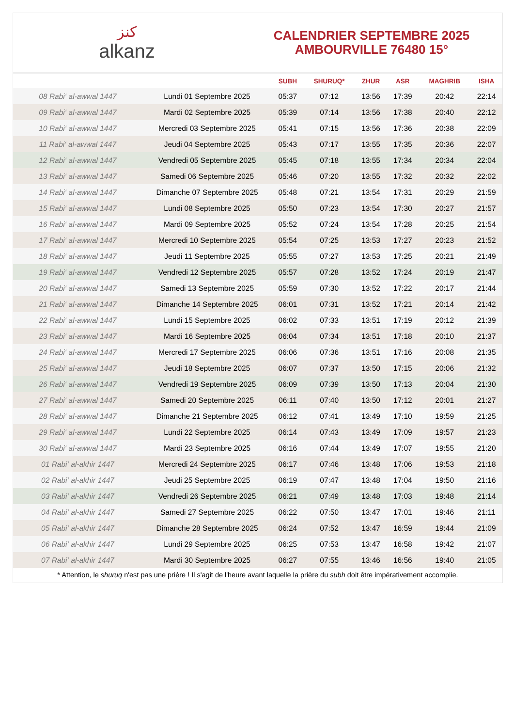ﻛﻨﺰ
alkanz
CALENDRIER SEPTEMBRE 2025
AMBOURVILLE 76480 15°
| | | SUBH | SHURUQ* | ZHUR | ASR | MAGHRIB | ISHA |
| --- | --- | --- | --- | --- | --- | --- | --- |
| 08 Rabi‘ al-awwal 1447 | Lundi 01 Septembre 2025 | 05:37 | 07:12 | 13:56 | 17:39 | 20:42 | 22:14 |
| 09 Rabi‘ al-awwal 1447 | Mardi 02 Septembre 2025 | 05:39 | 07:14 | 13:56 | 17:38 | 20:40 | 22:12 |
| 10 Rabi‘ al-awwal 1447 | Mercredi 03 Septembre 2025 | 05:41 | 07:15 | 13:56 | 17:36 | 20:38 | 22:09 |
| 11 Rabi‘ al-awwal 1447 | Jeudi 04 Septembre 2025 | 05:43 | 07:17 | 13:55 | 17:35 | 20:36 | 22:07 |
| 12 Rabi‘ al-awwal 1447 | Vendredi 05 Septembre 2025 | 05:45 | 07:18 | 13:55 | 17:34 | 20:34 | 22:04 |
| 13 Rabi‘ al-awwal 1447 | Samedi 06 Septembre 2025 | 05:46 | 07:20 | 13:55 | 17:32 | 20:32 | 22:02 |
| 14 Rabi‘ al-awwal 1447 | Dimanche 07 Septembre 2025 | 05:48 | 07:21 | 13:54 | 17:31 | 20:29 | 21:59 |
| 15 Rabi‘ al-awwal 1447 | Lundi 08 Septembre 2025 | 05:50 | 07:23 | 13:54 | 17:30 | 20:27 | 21:57 |
| 16 Rabi‘ al-awwal 1447 | Mardi 09 Septembre 2025 | 05:52 | 07:24 | 13:54 | 17:28 | 20:25 | 21:54 |
| 17 Rabi‘ al-awwal 1447 | Mercredi 10 Septembre 2025 | 05:54 | 07:25 | 13:53 | 17:27 | 20:23 | 21:52 |
| 18 Rabi‘ al-awwal 1447 | Jeudi 11 Septembre 2025 | 05:55 | 07:27 | 13:53 | 17:25 | 20:21 | 21:49 |
| 19 Rabi‘ al-awwal 1447 | Vendredi 12 Septembre 2025 | 05:57 | 07:28 | 13:52 | 17:24 | 20:19 | 21:47 |
| 20 Rabi‘ al-awwal 1447 | Samedi 13 Septembre 2025 | 05:59 | 07:30 | 13:52 | 17:22 | 20:17 | 21:44 |
| 21 Rabi‘ al-awwal 1447 | Dimanche 14 Septembre 2025 | 06:01 | 07:31 | 13:52 | 17:21 | 20:14 | 21:42 |
| 22 Rabi‘ al-awwal 1447 | Lundi 15 Septembre 2025 | 06:02 | 07:33 | 13:51 | 17:19 | 20:12 | 21:39 |
| 23 Rabi‘ al-awwal 1447 | Mardi 16 Septembre 2025 | 06:04 | 07:34 | 13:51 | 17:18 | 20:10 | 21:37 |
| 24 Rabi‘ al-awwal 1447 | Mercredi 17 Septembre 2025 | 06:06 | 07:36 | 13:51 | 17:16 | 20:08 | 21:35 |
| 25 Rabi‘ al-awwal 1447 | Jeudi 18 Septembre 2025 | 06:07 | 07:37 | 13:50 | 17:15 | 20:06 | 21:32 |
| 26 Rabi‘ al-awwal 1447 | Vendredi 19 Septembre 2025 | 06:09 | 07:39 | 13:50 | 17:13 | 20:04 | 21:30 |
| 27 Rabi‘ al-awwal 1447 | Samedi 20 Septembre 2025 | 06:11 | 07:40 | 13:50 | 17:12 | 20:01 | 21:27 |
| 28 Rabi‘ al-awwal 1447 | Dimanche 21 Septembre 2025 | 06:12 | 07:41 | 13:49 | 17:10 | 19:59 | 21:25 |
| 29 Rabi‘ al-awwal 1447 | Lundi 22 Septembre 2025 | 06:14 | 07:43 | 13:49 | 17:09 | 19:57 | 21:23 |
| 30 Rabi‘ al-awwal 1447 | Mardi 23 Septembre 2025 | 06:16 | 07:44 | 13:49 | 17:07 | 19:55 | 21:20 |
| 01 Rabi‘ al-akhir 1447 | Mercredi 24 Septembre 2025 | 06:17 | 07:46 | 13:48 | 17:06 | 19:53 | 21:18 |
| 02 Rabi‘ al-akhir 1447 | Jeudi 25 Septembre 2025 | 06:19 | 07:47 | 13:48 | 17:04 | 19:50 | 21:16 |
| 03 Rabi‘ al-akhir 1447 | Vendredi 26 Septembre 2025 | 06:21 | 07:49 | 13:48 | 17:03 | 19:48 | 21:14 |
| 04 Rabi‘ al-akhir 1447 | Samedi 27 Septembre 2025 | 06:22 | 07:50 | 13:47 | 17:01 | 19:46 | 21:11 |
| 05 Rabi‘ al-akhir 1447 | Dimanche 28 Septembre 2025 | 06:24 | 07:52 | 13:47 | 16:59 | 19:44 | 21:09 |
| 06 Rabi‘ al-akhir 1447 | Lundi 29 Septembre 2025 | 06:25 | 07:53 | 13:47 | 16:58 | 19:42 | 21:07 |
| 07 Rabi‘ al-akhir 1447 | Mardi 30 Septembre 2025 | 06:27 | 07:55 | 13:46 | 16:56 | 19:40 | 21:05 |
* Attention, le shuruq n'est pas une prière ! Il s'agit de l'heure avant laquelle la prière du subh doit être impérativement accomplie.